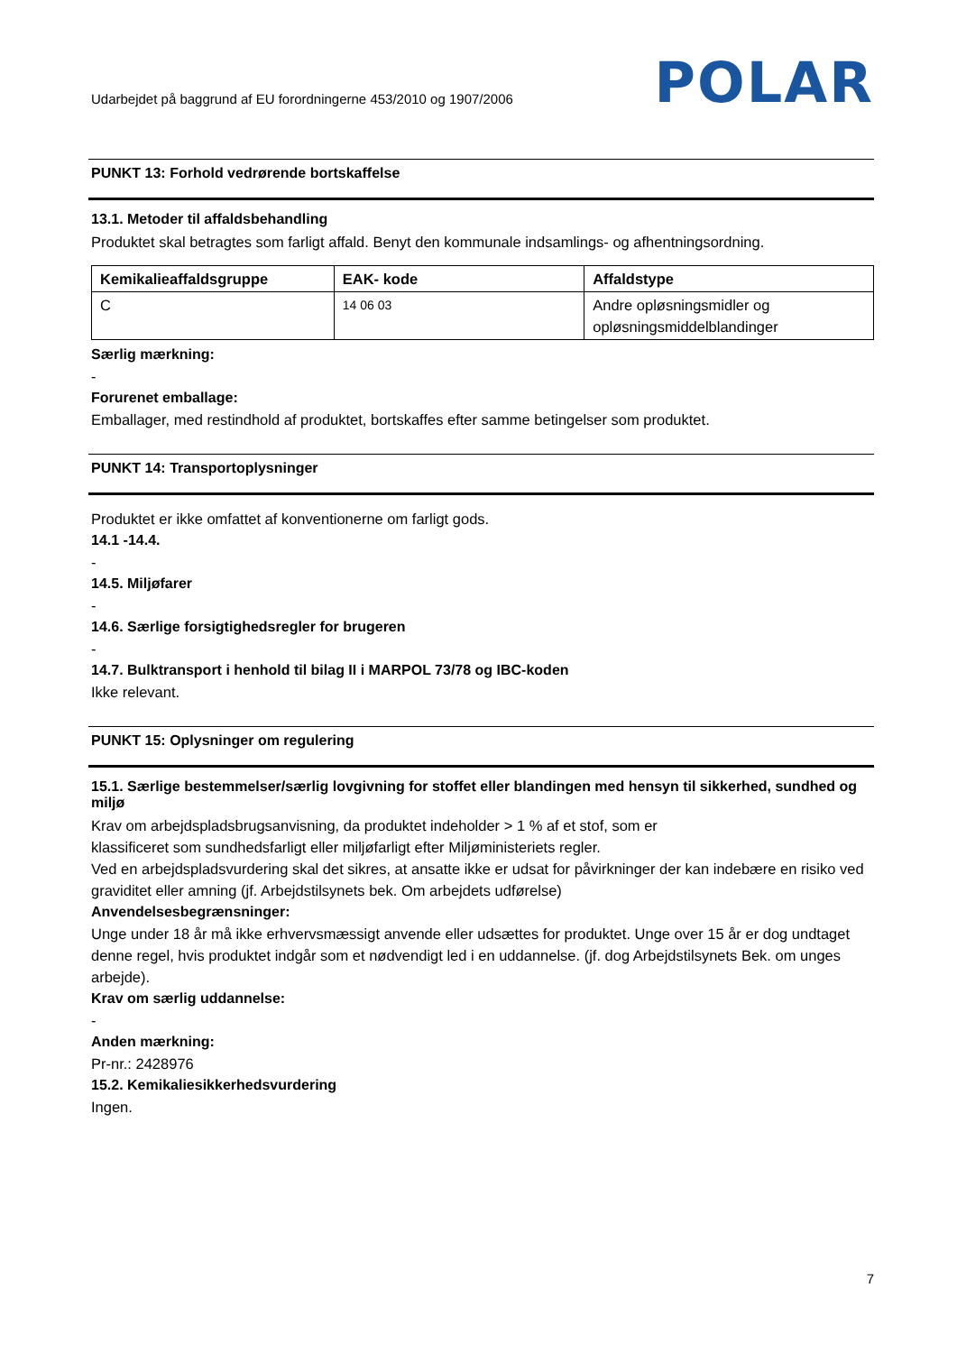Udarbejdet på baggrund af EU forordningerne 453/2010 og 1907/2006 POLAR
PUNKT 13: Forhold vedrørende bortskaffelse
13.1. Metoder til affaldsbehandling
Produktet skal betragtes som farligt affald. Benyt den kommunale indsamlings- og afhentningsordning.
| Kemikalieaffaldsgruppe | EAK- kode | Affaldstype |
| --- | --- | --- |
| C | 14 06 03 | Andre opløsningsmidler og opløsningsmiddelblandinger |
Særlig mærkning:
-
Forurenet emballage:
Emballager, med restindhold af produktet, bortskaffes efter samme betingelser som produktet.
PUNKT 14: Transportoplysninger
Produktet er ikke omfattet af konventionerne om farligt gods.
14.1 -14.4.
-
14.5. Miljøfarer
-
14.6. Særlige forsigtighedsregler for brugeren
-
14.7. Bulktransport i henhold til bilag II i MARPOL 73/78 og IBC-koden
Ikke relevant.
PUNKT 15: Oplysninger om regulering
15.1. Særlige bestemmelser/særlig lovgivning for stoffet eller blandingen med hensyn til sikkerhed, sundhed og miljø
Krav om arbejdspladsbrugsanvisning, da produktet indeholder > 1 % af et stof, som er
klassificeret som sundhedsfarligt eller miljøfarligt efter Miljøministeriets regler.
Ved en arbejdspladsvurdering skal det sikres, at ansatte ikke er udsat for påvirkninger der kan indebære en risiko ved graviditet eller amning (jf. Arbejdstilsynets bek. Om arbejdets udførelse)
Anvendelsesbegrænsninger:
Unge under 18 år må ikke erhvervsmæssigt anvende eller udsættes for produktet. Unge over 15 år er dog undtaget denne regel, hvis produktet indgår som et nødvendigt led i en uddannelse. (jf. dog Arbejdstilsynets Bek. om unges arbejde).
Krav om særlig uddannelse:
-
Anden mærkning:
Pr-nr.: 2428976
15.2. Kemikaliesikkerhedsvurdering
Ingen.
7